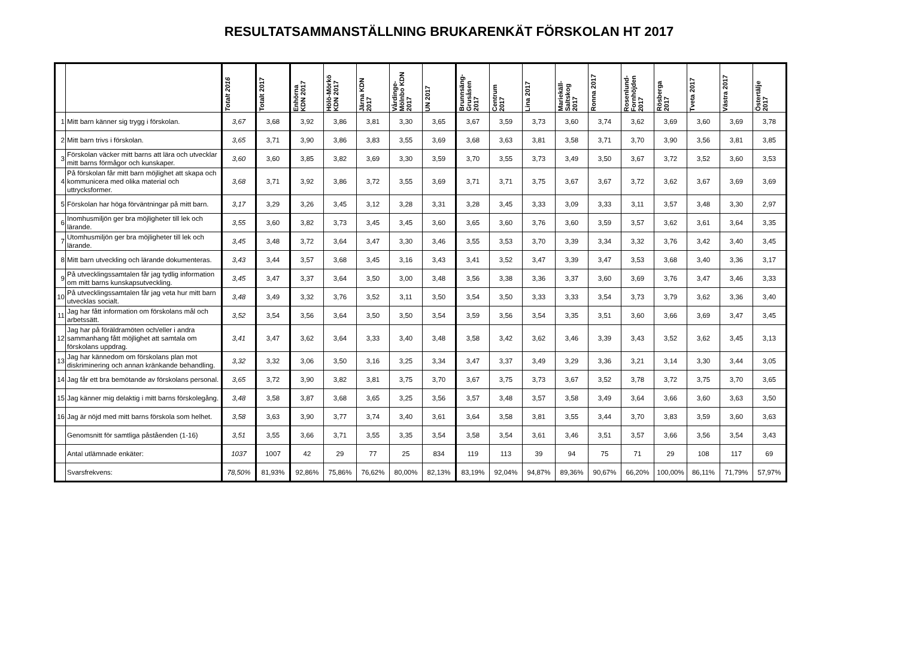RESULTATSAMMANSTÄLLNING BRUKARENKÄT FÖRSKOLAN HT 2017
| | | Totalt 2016 | Totalt 2017 | Enhörna KDN 2017 | Hölö-Mörkö KDN 2017 | Järna KDN 2017 | Vårdinge- Mölnbo KDN 2017 | UN 2017 | Brunnsäng- Grusåsen 2017 | Centrum 2017 | Lina 2017 | Mariekäll- Saltskog 2017 | Ronna 2017 | Rosenlund- Fornhöjden 2017 | Rösberga 2017 | Tveta 2017 | Västra 2017 | Östertälje 2017 |
| --- | --- | --- | --- | --- | --- | --- | --- | --- | --- | --- | --- | --- | --- | --- | --- | --- | --- | --- |
| 1 | Mitt barn känner sig trygg i förskolan. | 3,67 | 3,68 | 3,92 | 3,86 | 3,81 | 3,30 | 3,65 | 3,67 | 3,59 | 3,73 | 3,60 | 3,74 | 3,62 | 3,69 | 3,60 | 3,69 | 3,78 |
| 2 | Mitt barn trivs i förskolan. | 3,65 | 3,71 | 3,90 | 3,86 | 3,83 | 3,55 | 3,69 | 3,68 | 3,63 | 3,81 | 3,58 | 3,71 | 3,70 | 3,90 | 3,56 | 3,81 | 3,85 |
| 3 | Förskolan väcker mitt barns att lära och utvecklar mitt barns förmågor och kunskaper. | 3,60 | 3,60 | 3,85 | 3,82 | 3,69 | 3,30 | 3,59 | 3,70 | 3,55 | 3,73 | 3,49 | 3,50 | 3,67 | 3,72 | 3,52 | 3,60 | 3,53 |
| 4 | På förskolan får mitt barn möjlighet att skapa och kommunicera med olika material och uttrycksformer. | 3,68 | 3,71 | 3,92 | 3,86 | 3,72 | 3,55 | 3,69 | 3,71 | 3,71 | 3,75 | 3,67 | 3,67 | 3,72 | 3,62 | 3,67 | 3,69 | 3,69 |
| 5 | Förskolan har höga förväntningar på mitt barn. | 3,17 | 3,29 | 3,26 | 3,45 | 3,12 | 3,28 | 3,31 | 3,28 | 3,45 | 3,33 | 3,09 | 3,33 | 3,11 | 3,57 | 3,48 | 3,30 | 2,97 |
| 6 | Inomhusmiljön ger bra möjligheter till lek och lärande. | 3,55 | 3,60 | 3,82 | 3,73 | 3,45 | 3,45 | 3,60 | 3,65 | 3,60 | 3,76 | 3,60 | 3,59 | 3,57 | 3,62 | 3,61 | 3,64 | 3,35 |
| 7 | Utomhusmiljön ger bra möjligheter till lek och lärande. | 3,45 | 3,48 | 3,72 | 3,64 | 3,47 | 3,30 | 3,46 | 3,55 | 3,53 | 3,70 | 3,39 | 3,34 | 3,32 | 3,76 | 3,42 | 3,40 | 3,45 |
| 8 | Mitt barn utveckling och lärande dokumenteras. | 3,43 | 3,44 | 3,57 | 3,68 | 3,45 | 3,16 | 3,43 | 3,41 | 3,52 | 3,47 | 3,39 | 3,47 | 3,53 | 3,68 | 3,40 | 3,36 | 3,17 |
| 9 | På utvecklingssamtalen får jag tydlig information om mitt barns kunskapsutveckling. | 3,45 | 3,47 | 3,37 | 3,64 | 3,50 | 3,00 | 3,48 | 3,56 | 3,38 | 3,36 | 3,37 | 3,60 | 3,69 | 3,76 | 3,47 | 3,46 | 3,33 |
| 10 | På utvecklingssamtalen får jag veta hur mitt barn utvecklas socialt. | 3,48 | 3,49 | 3,32 | 3,76 | 3,52 | 3,11 | 3,50 | 3,54 | 3,50 | 3,33 | 3,33 | 3,54 | 3,73 | 3,79 | 3,62 | 3,36 | 3,40 |
| 11 | Jag har fått information om förskolans mål och arbetssätt. | 3,52 | 3,54 | 3,56 | 3,64 | 3,50 | 3,50 | 3,54 | 3,59 | 3,56 | 3,54 | 3,35 | 3,51 | 3,60 | 3,66 | 3,69 | 3,47 | 3,45 |
| 12 | Jag har på föräldramöten och/eller i andra sammanhang fått möjlighet att samtala om förskolans uppdrag. | 3,41 | 3,47 | 3,62 | 3,64 | 3,33 | 3,40 | 3,48 | 3,58 | 3,42 | 3,62 | 3,46 | 3,39 | 3,43 | 3,52 | 3,62 | 3,45 | 3,13 |
| 13 | Jag har kännedom om förskolans plan mot diskriminering och annan kränkande behandling. | 3,32 | 3,32 | 3,06 | 3,50 | 3,16 | 3,25 | 3,34 | 3,47 | 3,37 | 3,49 | 3,29 | 3,36 | 3,21 | 3,14 | 3,30 | 3,44 | 3,05 |
| 14 | Jag får ett bra bemötande av förskolans personal. | 3,65 | 3,72 | 3,90 | 3,82 | 3,81 | 3,75 | 3,70 | 3,67 | 3,75 | 3,73 | 3,67 | 3,52 | 3,78 | 3,72 | 3,75 | 3,70 | 3,65 |
| 15 | Jag känner mig delaktig i mitt barns förskolegång. | 3,48 | 3,58 | 3,87 | 3,68 | 3,65 | 3,25 | 3,56 | 3,57 | 3,48 | 3,57 | 3,58 | 3,49 | 3,64 | 3,66 | 3,60 | 3,63 | 3,50 |
| 16 | Jag är nöjd med mitt barns förskola som helhet. | 3,58 | 3,63 | 3,90 | 3,77 | 3,74 | 3,40 | 3,61 | 3,64 | 3,58 | 3,81 | 3,55 | 3,44 | 3,70 | 3,83 | 3,59 | 3,60 | 3,63 |
| | Genomsnitt för samtliga påståenden (1-16) | 3,51 | 3,55 | 3,66 | 3,71 | 3,55 | 3,35 | 3,54 | 3,58 | 3,54 | 3,61 | 3,46 | 3,51 | 3,57 | 3,66 | 3,56 | 3,54 | 3,43 |
| | Antal utlämnade enkäter: | 1037 | 1007 | 42 | 29 | 77 | 25 | 834 | 119 | 113 | 39 | 94 | 75 | 71 | 29 | 108 | 117 | 69 |
| | Svarsfrekvens: | 78,50% | 81,93% | 92,86% | 75,86% | 76,62% | 80,00% | 82,13% | 83,19% | 92,04% | 94,87% | 89,36% | 90,67% | 66,20% | 100,00% | 86,11% | 71,79% | 57,97% |